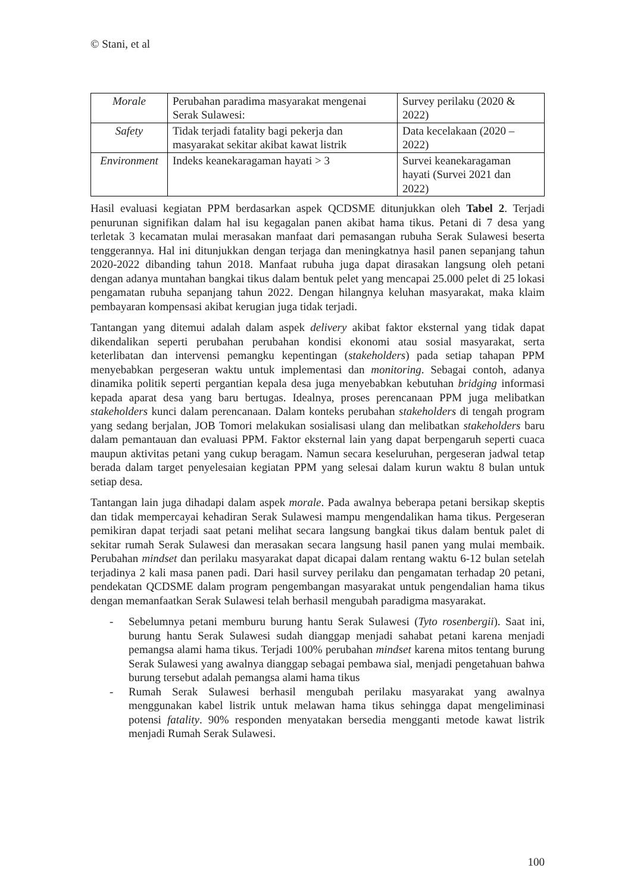© Stani, et al
| Morale | Perubahan paradima masyarakat mengenai Serak Sulawesi: | Survey perilaku (2020 & 2022) |
| Safety | Tidak terjadi fatality bagi pekerja dan masyarakat sekitar akibat kawat listrik | Data kecelakaan (2020 – 2022) |
| Environment | Indeks keanekaragaman hayati > 3 | Survei keanekaragaman hayati (Survei 2021 dan 2022) |
Hasil evaluasi kegiatan PPM berdasarkan aspek QCDSME ditunjukkan oleh Tabel 2. Terjadi penurunan signifikan dalam hal isu kegagalan panen akibat hama tikus. Petani di 7 desa yang terletak 3 kecamatan mulai merasakan manfaat dari pemasangan rubuha Serak Sulawesi beserta tenggerannya. Hal ini ditunjukkan dengan terjaga dan meningkatnya hasil panen sepanjang tahun 2020-2022 dibanding tahun 2018. Manfaat rubuha juga dapat dirasakan langsung oleh petani dengan adanya muntahan bangkai tikus dalam bentuk pelet yang mencapai 25.000 pelet di 25 lokasi pengamatan rubuha sepanjang tahun 2022. Dengan hilangnya keluhan masyarakat, maka klaim pembayaran kompensasi akibat kerugian juga tidak terjadi.
Tantangan yang ditemui adalah dalam aspek delivery akibat faktor eksternal yang tidak dapat dikendalikan seperti perubahan perubahan kondisi ekonomi atau sosial masyarakat, serta keterlibatan dan intervensi pemangku kepentingan (stakeholders) pada setiap tahapan PPM menyebabkan pergeseran waktu untuk implementasi dan monitoring. Sebagai contoh, adanya dinamika politik seperti pergantian kepala desa juga menyebabkan kebutuhan bridging informasi kepada aparat desa yang baru bertugas. Idealnya, proses perencanaan PPM juga melibatkan stakeholders kunci dalam perencanaan. Dalam konteks perubahan stakeholders di tengah program yang sedang berjalan, JOB Tomori melakukan sosialisasi ulang dan melibatkan stakeholders baru dalam pemantauan dan evaluasi PPM. Faktor eksternal lain yang dapat berpengaruh seperti cuaca maupun aktivitas petani yang cukup beragam. Namun secara keseluruhan, pergeseran jadwal tetap berada dalam target penyelesaian kegiatan PPM yang selesai dalam kurun waktu 8 bulan untuk setiap desa.
Tantangan lain juga dihadapi dalam aspek morale. Pada awalnya beberapa petani bersikap skeptis dan tidak mempercayai kehadiran Serak Sulawesi mampu mengendalikan hama tikus. Pergeseran pemikiran dapat terjadi saat petani melihat secara langsung bangkai tikus dalam bentuk palet di sekitar rumah Serak Sulawesi dan merasakan secara langsung hasil panen yang mulai membaik. Perubahan mindset dan perilaku masyarakat dapat dicapai dalam rentang waktu 6-12 bulan setelah terjadinya 2 kali masa panen padi. Dari hasil survey perilaku dan pengamatan terhadap 20 petani, pendekatan QCDSME dalam program pengembangan masyarakat untuk pengendalian hama tikus dengan memanfaatkan Serak Sulawesi telah berhasil mengubah paradigma masyarakat.
- Sebelumnya petani memburu burung hantu Serak Sulawesi (Tyto rosenbergii). Saat ini, burung hantu Serak Sulawesi sudah dianggap menjadi sahabat petani karena menjadi pemangsa alami hama tikus. Terjadi 100% perubahan mindset karena mitos tentang burung Serak Sulawesi yang awalnya dianggap sebagai pembawa sial, menjadi pengetahuan bahwa burung tersebut adalah pemangsa alami hama tikus
- Rumah Serak Sulawesi berhasil mengubah perilaku masyarakat yang awalnya menggunakan kabel listrik untuk melawan hama tikus sehingga dapat mengeliminasi potensi fatality. 90% responden menyatakan bersedia mengganti metode kawat listrik menjadi Rumah Serak Sulawesi.
100